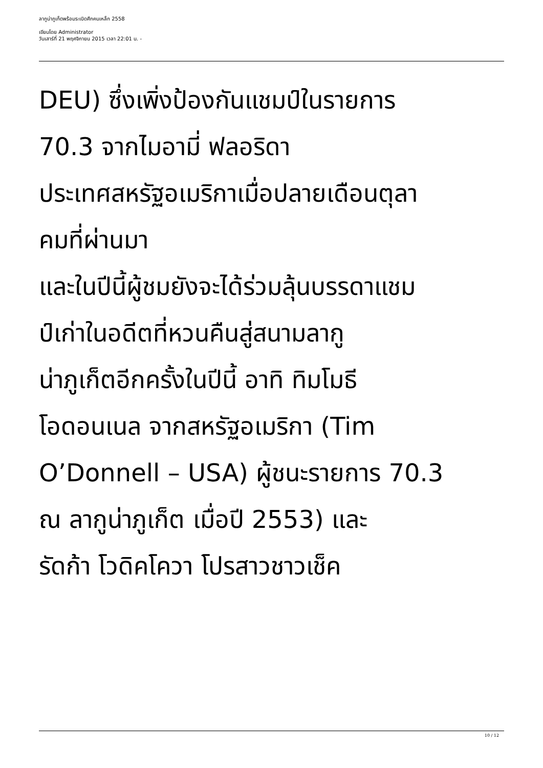ลากูน่าภูเก็ตพร้อมระเบิดศึกคนเหล็ก 2558
เขียนโดย Administrator
วันเสาร์ที่ 21 พฤศจิกายน 2015 เวลา 22:01 น. -
DEU) ซึ่งเพิ่งป้องกันแชมป์ในรายการ
70.3 จากไมอามี่ ฟลอริดา
ประเทศสหรัฐอเมริกาเมื่อปลายเดือนตุลา
คมที่ผ่านมา
และในปีนี้ผู้ชมยังจะได้ร่วมลุ้นบรรดาแชม
ป์เก่าในอดีตที่หวนคืนสู่สนามลากู
น่าภูเก็ตอีกครั้งในปีนี้ อาทิ ทิมโมธี
โอดอนเนล จากสหรัฐอเมริกา (Tim
O’Donnell – USA) ผู้ชนะรายการ 70.3
ณ ลากูน่าภูเก็ต เมื่อปี 2553) และ
รัดก้า โวดิคโควา โปรสาวชาวเช็ค
10 / 12